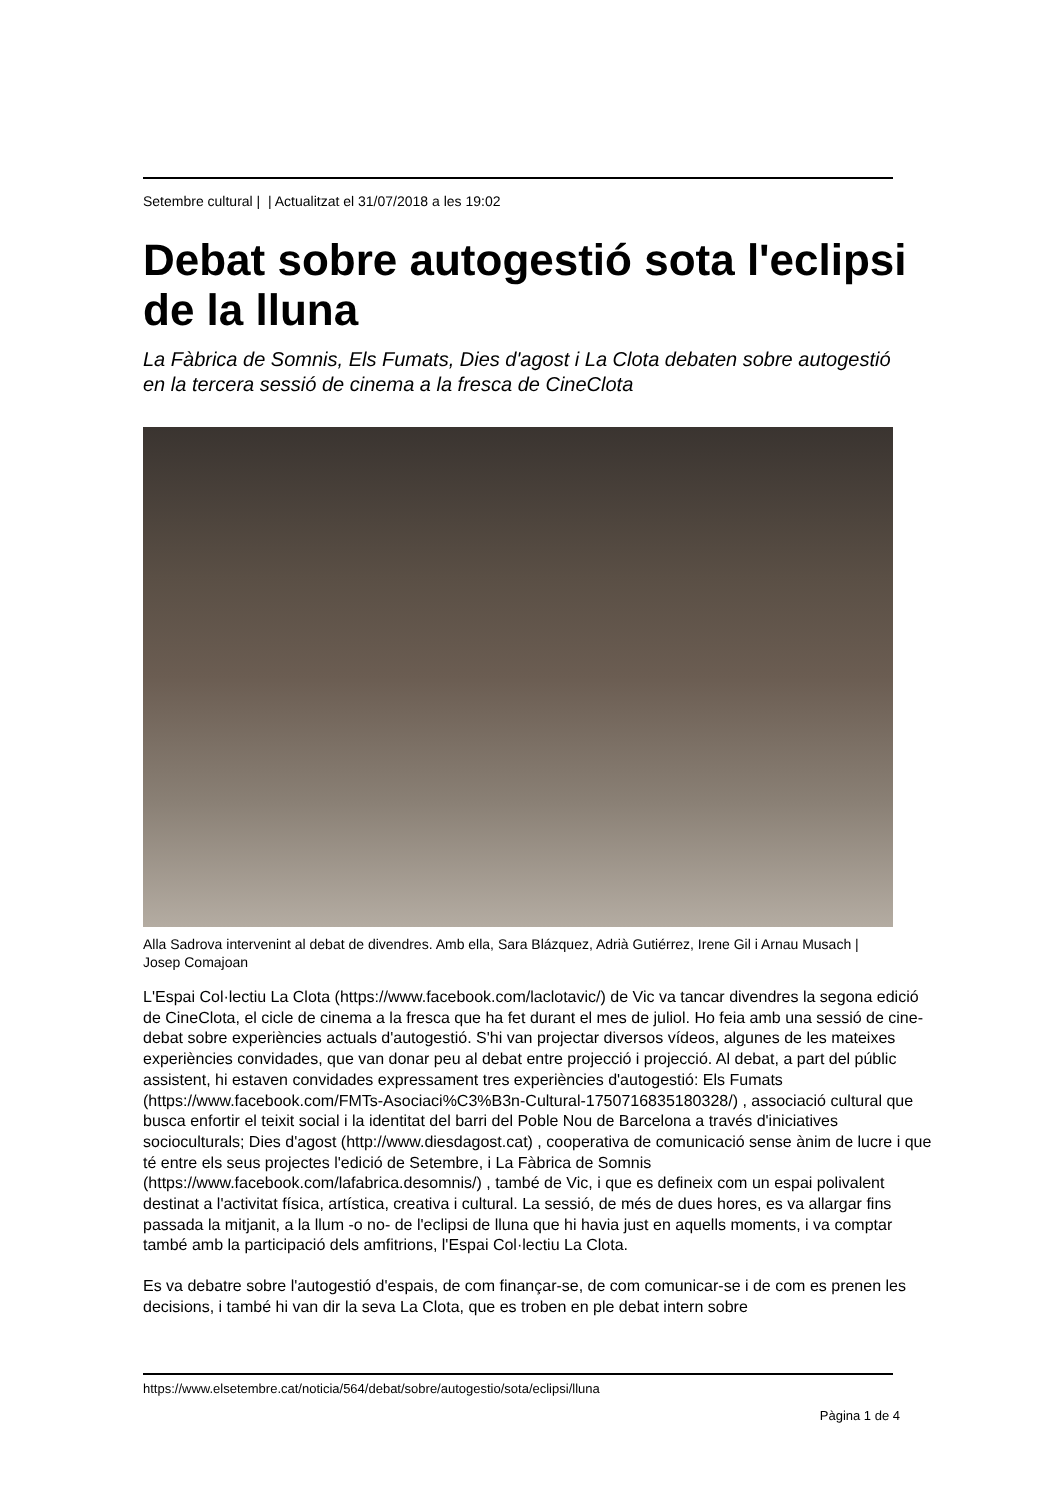Setembre cultural | | Actualitzat el 31/07/2018 a les 19:02
Debat sobre autogestió sota l'eclipsi de la lluna
La Fàbrica de Somnis, Els Fumats, Dies d'agost i La Clota debaten sobre autogestió en la tercera sessió de cinema a la fresca de CineClota
Alla Sadrova intervenint al debat de divendres. Amb ella, Sara Blázquez, Adrià Gutiérrez, Irene Gil i Arnau Musach | Josep Comajoan
L'Espai Col·lectiu La Clota (https://www.facebook.com/laclotavic/) de Vic va tancar divendres la segona edició de CineClota, el cicle de cinema a la fresca que ha fet durant el mes de juliol. Ho feia amb una sessió de cine-debat sobre experiències actuals d'autogestió. S'hi van projectar diversos vídeos, algunes de les mateixes experiències convidades, que van donar peu al debat entre projecció i projecció. Al debat, a part del públic assistent, hi estaven convidades expressament tres experiències d'autogestió: Els Fumats (https://www.facebook.com/FMTs-Asociaci%C3%B3n-Cultural-1750716835180328/) , associació cultural que busca enfortir el teixit social i la identitat del barri del Poble Nou de Barcelona a través d'iniciatives socioculturals; Dies d'agost (http://www.diesdagost.cat) , cooperativa de comunicació sense ànim de lucre i que té entre els seus projectes l'edició de Setembre, i La Fàbrica de Somnis (https://www.facebook.com/lafabrica.desomnis/) , també de Vic, i que es defineix com un espai polivalent destinat a l'activitat física, artística, creativa i cultural. La sessió, de més de dues hores, es va allargar fins passada la mitjanit, a la llum -o no- de l'eclipsi de lluna que hi havia just en aquells moments, i va comptar també amb la participació dels amfitrions, l'Espai Col·lectiu La Clota.
Es va debatre sobre l'autogestió d'espais, de com finançar-se, de com comunicar-se i de com es prenen les decisions, i també hi van dir la seva La Clota, que es troben en ple debat intern sobre
https://www.elsetembre.cat/noticia/564/debat/sobre/autogestio/sota/eclipsi/lluna
Pàgina 1 de 4